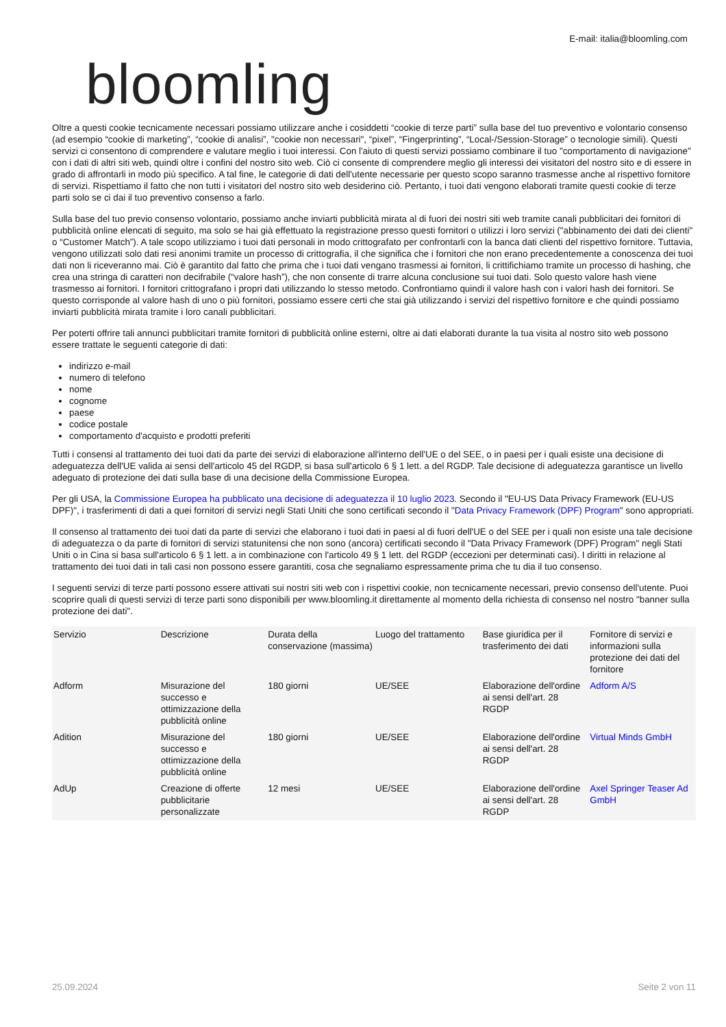bloomling
E-mail: italia@bloomling.com
Oltre a questi cookie tecnicamente necessari possiamo utilizzare anche i cosiddetti “cookie di terze parti” sulla base del tuo preventivo e volontario consenso (ad esempio “cookie di marketing”, “cookie di analisi”, "cookie non necessari", “pixel”, “Fingerprinting”, “Local-/Session-Storage” o tecnologie simili). Questi servizi ci consentono di comprendere e valutare meglio i tuoi interessi. Con l'aiuto di questi servizi possiamo combinare il tuo "comportamento di navigazione" con i dati di altri siti web, quindi oltre i confini del nostro sito web. Ciò ci consente di comprendere meglio gli interessi dei visitatori del nostro sito e di essere in grado di affrontarli in modo più specifico. A tal fine, le categorie di dati dell'utente necessarie per questo scopo saranno trasmesse anche al rispettivo fornitore di servizi. Rispettiamo il fatto che non tutti i visitatori del nostro sito web desiderino ciò. Pertanto, i tuoi dati vengono elaborati tramite questi cookie di terze parti solo se ci dai il tuo preventivo consenso a farlo.
Sulla base del tuo previo consenso volontario, possiamo anche inviarti pubblicità mirata al di fuori dei nostri siti web tramite canali pubblicitari dei fornitori di pubblicità online elencati di seguito, ma solo se hai già effettuato la registrazione presso questi fornitori o utilizzi i loro servizi ("abbinamento dei dati dei clienti" o “Customer Match”). A tale scopo utilizziamo i tuoi dati personali in modo crittografato per confrontarli con la banca dati clienti del rispettivo fornitore. Tuttavia, vengono utilizzati solo dati resi anonimi tramite un processo di crittografia, il che significa che i fornitori che non erano precedentemente a conoscenza dei tuoi dati non li riceveranno mai. Ciò è garantito dal fatto che prima che i tuoi dati vengano trasmessi ai fornitori, li crittifichiamo tramite un processo di hashing, che crea una stringa di caratteri non decifrabile (“valore hash”), che non consente di trarre alcuna conclusione sui tuoi dati. Solo questo valore hash viene trasmesso ai fornitori. I fornitori crittografano i propri dati utilizzando lo stesso metodo. Confrontiamo quindi il valore hash con i valori hash dei fornitori. Se questo corrisponde al valore hash di uno o più fornitori, possiamo essere certi che stai già utilizzando i servizi del rispettivo fornitore e che quindi possiamo inviarti pubblicità mirata tramite i loro canali pubblicitari.
Per poterti offrire tali annunci pubblicitari tramite fornitori di pubblicità online esterni, oltre ai dati elaborati durante la tua visita al nostro sito web possono essere trattate le seguenti categorie di dati:
indirizzo e-mail
numero di telefono
nome
cognome
paese
codice postale
comportamento d'acquisto e prodotti preferiti
Tutti i consensi al trattamento dei tuoi dati da parte dei servizi di elaborazione all'interno dell'UE o del SEE, o in paesi per i quali esiste una decisione di adeguatezza dell'UE valida ai sensi dell'articolo 45 del RGDP, si basa sull'articolo 6 § 1 lett. a del RGDP. Tale decisione di adeguatezza garantisce un livello adeguato di protezione dei dati sulla base di una decisione della Commissione Europea.
Per gli USA, la Commissione Europea ha pubblicato una decisione di adeguatezza il 10 luglio 2023. Secondo il "EU-US Data Privacy Framework (EU-US DPF)", i trasferimenti di dati a quei fornitori di servizi negli Stati Uniti che sono certificati secondo il "Data Privacy Framework (DPF) Program" sono appropriati.
Il consenso al trattamento dei tuoi dati da parte di servizi che elaborano i tuoi dati in paesi al di fuori dell'UE o del SEE per i quali non esiste una tale decisione di adeguatezza o da parte di fornitori di servizi statunitensi che non sono (ancora) certificati secondo il "Data Privacy Framework (DPF) Program" negli Stati Uniti o in Cina si basa sull'articolo 6 § 1 lett. a in combinazione con l'articolo 49 § 1 lett. del RGDP (eccezioni per determinati casi). I diritti in relazione al trattamento dei tuoi dati in tali casi non possono essere garantiti, cosa che segnaliamo espressamente prima che tu dia il tuo consenso.
I seguenti servizi di terze parti possono essere attivati sui nostri siti web con i rispettivi cookie, non tecnicamente necessari, previo consenso dell'utente. Puoi scoprire quali di questi servizi di terze parti sono disponibili per www.bloomling.it direttamente al momento della richiesta di consenso nel nostro "banner sulla protezione dei dati".
| Servizio | Descrizione | Durata della conservazione (massima) | Luogo del trattamento | Base giuridica per il trasferimento dei dati | Fornitore di servizi e informazioni sulla protezione dei dati del fornitore |
| --- | --- | --- | --- | --- | --- |
| Adform | Misurazione del successo e ottimizzazione della pubblicità online | 180 giorni | UE/SEE | Elaborazione dell'ordine ai sensi dell'art. 28 RGDP | Adform A/S |
| Adition | Misurazione del successo e ottimizzazione della pubblicità online | 180 giorni | UE/SEE | Elaborazione dell'ordine ai sensi dell'art. 28 RGDP | Virtual Minds GmbH |
| AdUp | Creazione di offerte pubblicitarie personalizzate | 12 mesi | UE/SEE | Elaborazione dell'ordine ai sensi dell'art. 28 RGDP | Axel Springer Teaser Ad GmbH |
25.09.2024 Seite 2 von 11